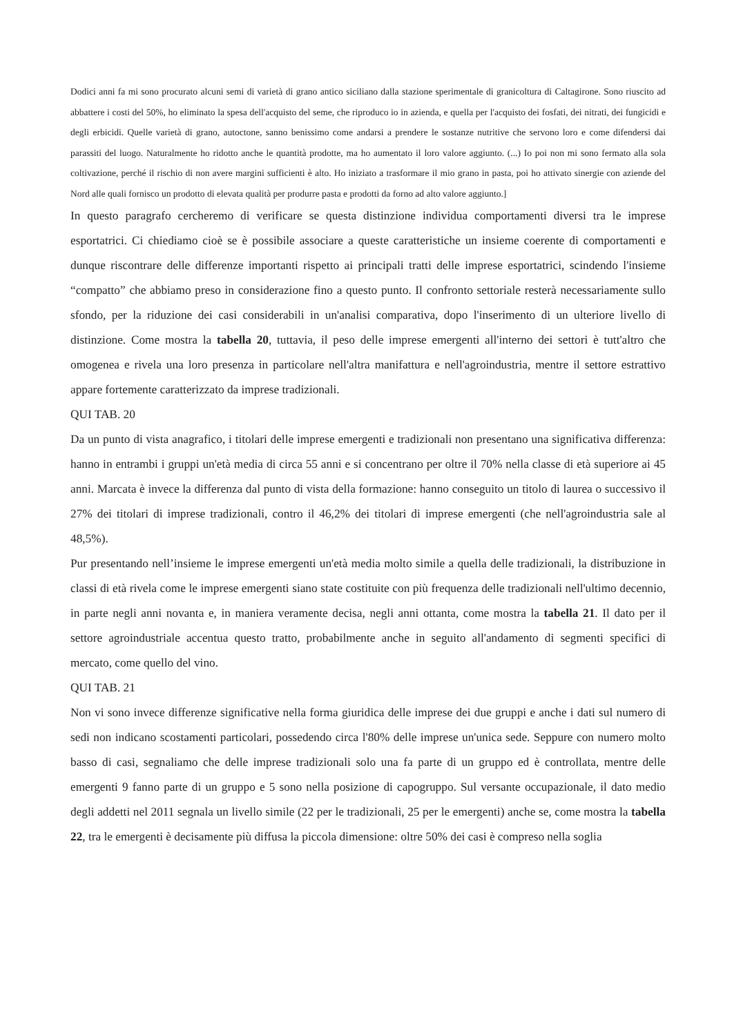Dodici anni fa mi sono procurato alcuni semi di varietà di grano antico siciliano dalla stazione sperimentale di granicoltura di Caltagirone. Sono riuscito ad abbattere i costi del 50%, ho eliminato la spesa dell'acquisto del seme, che riproduco io in azienda, e quella per l'acquisto dei fosfati, dei nitrati, dei fungicidi e degli erbicidi. Quelle varietà di grano, autoctone, sanno benissimo come andarsi a prendere le sostanze nutritive che servono loro e come difendersi dai parassiti del luogo. Naturalmente ho ridotto anche le quantità prodotte, ma ho aumentato il loro valore aggiunto. (...) Io poi non mi sono fermato alla sola coltivazione, perché il rischio di non avere margini sufficienti è alto. Ho iniziato a trasformare il mio grano in pasta, poi ho attivato sinergie con aziende del Nord alle quali fornisco un prodotto di elevata qualità per produrre pasta e prodotti da forno ad alto valore aggiunto.]
In questo paragrafo cercheremo di verificare se questa distinzione individua comportamenti diversi tra le imprese esportatrici. Ci chiediamo cioè se è possibile associare a queste caratteristiche un insieme coerente di comportamenti e dunque riscontrare delle differenze importanti rispetto ai principali tratti delle imprese esportatrici, scindendo l'insieme “compatto” che abbiamo preso in considerazione fino a questo punto. Il confronto settoriale resterà necessariamente sullo sfondo, per la riduzione dei casi considerabili in un'analisi comparativa, dopo l'inserimento di un ulteriore livello di distinzione. Come mostra la tabella 20, tuttavia, il peso delle imprese emergenti all'interno dei settori è tutt'altro che omogenea e rivela una loro presenza in particolare nell'altra manifattura e nell'agroindustria, mentre il settore estrattivo appare fortemente caratterizzato da imprese tradizionali.
QUI TAB. 20
Da un punto di vista anagrafico, i titolari delle imprese emergenti e tradizionali non presentano una significativa differenza: hanno in entrambi i gruppi un'età media di circa 55 anni e si concentrano per oltre il 70% nella classe di età superiore ai 45 anni. Marcata è invece la differenza dal punto di vista della formazione: hanno conseguito un titolo di laurea o successivo il 27% dei titolari di imprese tradizionali, contro il 46,2% dei titolari di imprese emergenti (che nell'agroindustria sale al 48,5%).
Pur presentando nell’insieme le imprese emergenti un'età media molto simile a quella delle tradizionali, la distribuzione in classi di età rivela come le imprese emergenti siano state costituite con più frequenza delle tradizionali nell'ultimo decennio, in parte negli anni novanta e, in maniera veramente decisa, negli anni ottanta, come mostra la tabella 21. Il dato per il settore agroindustriale accentua questo tratto, probabilmente anche in seguito all'andamento di segmenti specifici di mercato, come quello del vino.
QUI TAB. 21
Non vi sono invece differenze significative nella forma giuridica delle imprese dei due gruppi e anche i dati sul numero di sedi non indicano scostamenti particolari, possedendo circa l'80% delle imprese un'unica sede. Seppure con numero molto basso di casi, segnaliamo che delle imprese tradizionali solo una fa parte di un gruppo ed è controllata, mentre delle emergenti 9 fanno parte di un gruppo e 5 sono nella posizione di capogruppo. Sul versante occupazionale, il dato medio degli addetti nel 2011 segnala un livello simile (22 per le tradizionali, 25 per le emergenti) anche se, come mostra la tabella 22, tra le emergenti è decisamente più diffusa la piccola dimensione: oltre 50% dei casi è compreso nella soglia